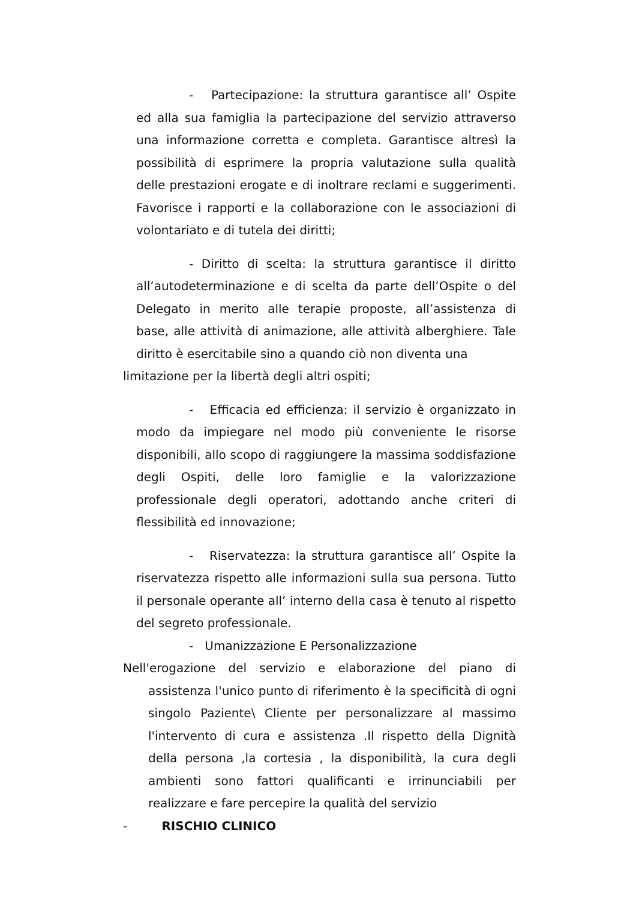- Partecipazione: la struttura garantisce all’ Ospite ed alla sua famiglia la partecipazione del servizio attraverso una informazione corretta e completa. Garantisce altresì la possibilità di esprimere la propria valutazione sulla qualità delle prestazioni erogate e di inoltrare reclami e suggerimenti. Favorisce i rapporti e la collaborazione con le associazioni di volontariato e di tutela dei diritti;
- Diritto di scelta: la struttura garantisce il diritto all’autodeterminazione e di scelta da parte dell’Ospite o del Delegato in merito alle terapie proposte, all’assistenza di base, alle attività di animazione, alle attività alberghiere. Tale diritto è esercitabile sino a quando ciò non diventa una
limitazione per la libertà degli altri ospiti;
- Efficacia ed efficienza: il servizio è organizzato in modo da impiegare nel modo più conveniente le risorse disponibili, allo scopo di raggiungere la massima soddisfazione degli Ospiti, delle loro famiglie e la valorizzazione professionale degli operatori, adottando anche criteri di flessibilità ed innovazione;
- Riservatezza: la struttura garantisce all’ Ospite la riservatezza rispetto alle informazioni sulla sua persona. Tutto il personale operante all’ interno della casa è tenuto al rispetto del segreto professionale.
- Umanizzazione E Personalizzazione
Nell'erogazione del servizio e elaborazione del piano di assistenza l'unico punto di riferimento è la specificità di ogni singolo Paziente\ Cliente per personalizzare al massimo l'intervento di cura e assistenza .Il rispetto della Dignità della persona ,la cortesia , la disponibilità, la cura degli ambienti sono fattori qualificanti e irrinunciabili per realizzare e fare percepire la qualità del servizio
- RISCHIO CLINICO